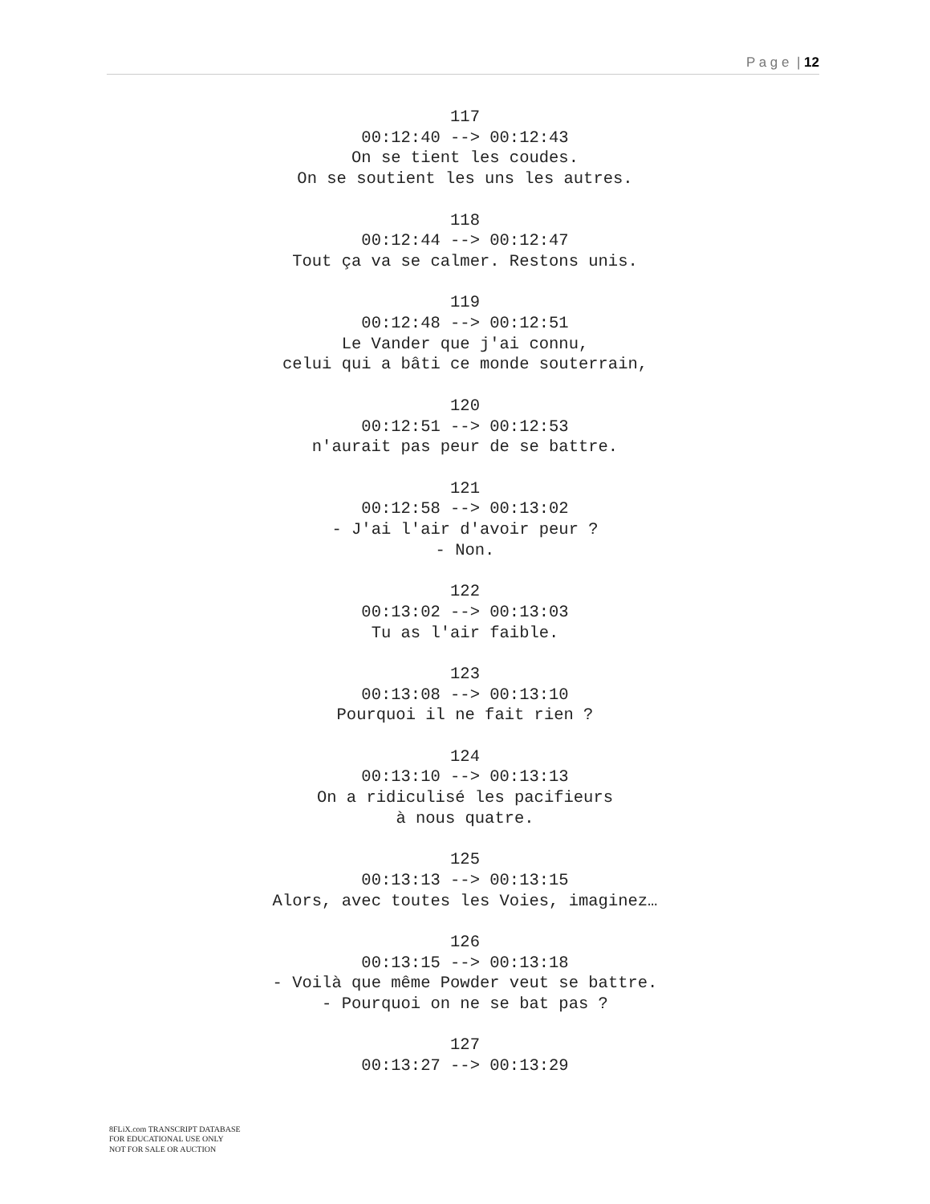P a g e | 12
117
00:12:40 --> 00:12:43
On se tient les coudes.
On se soutient les uns les autres.
118
00:12:44 --> 00:12:47
Tout ça va se calmer. Restons unis.
119
00:12:48 --> 00:12:51
Le Vander que j'ai connu,
celui qui a bâti ce monde souterrain,
120
00:12:51 --> 00:12:53
n'aurait pas peur de se battre.
121
00:12:58 --> 00:13:02
- J'ai l'air d'avoir peur ?
- Non.
122
00:13:02 --> 00:13:03
Tu as l'air faible.
123
00:13:08 --> 00:13:10
Pourquoi il ne fait rien ?
124
00:13:10 --> 00:13:13
On a ridiculisé les pacifieurs
à nous quatre.
125
00:13:13 --> 00:13:15
Alors, avec toutes les Voies, imaginez…
126
00:13:15 --> 00:13:18
- Voilà que même Powder veut se battre.
- Pourquoi on ne se bat pas ?
127
00:13:27 --> 00:13:29
8FLiX.com TRANSCRIPT DATABASE
FOR EDUCATIONAL USE ONLY
NOT FOR SALE OR AUCTION